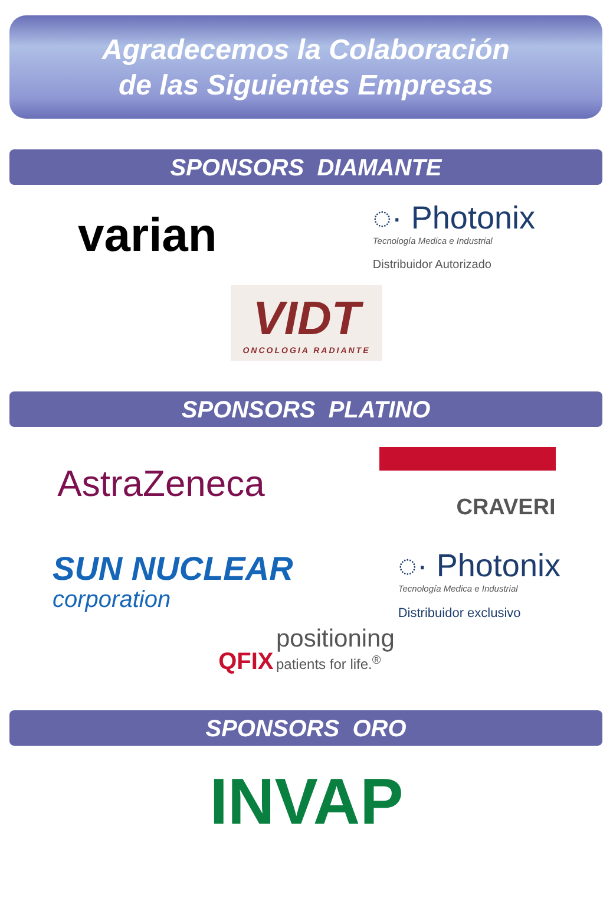Agradecemos la Colaboración
de las Siguientes Empresas
SPONSORS DIAMANTE
varian
◌· Photonix
Tecnología Medica e Industrial
Distribuidor Autorizado
VIDT
ONCOLOGIA RADIANTE
SPONSORS PLATINO
AstraZeneca
CRAVERI
SUN NUCLEAR
corporation
◌· Photonix
Tecnología Medica e Industrial
Distribuidor exclusivo
QFIX positioning
patients for life.<sup>®</sup>
SPONSORS ORO
INVAP